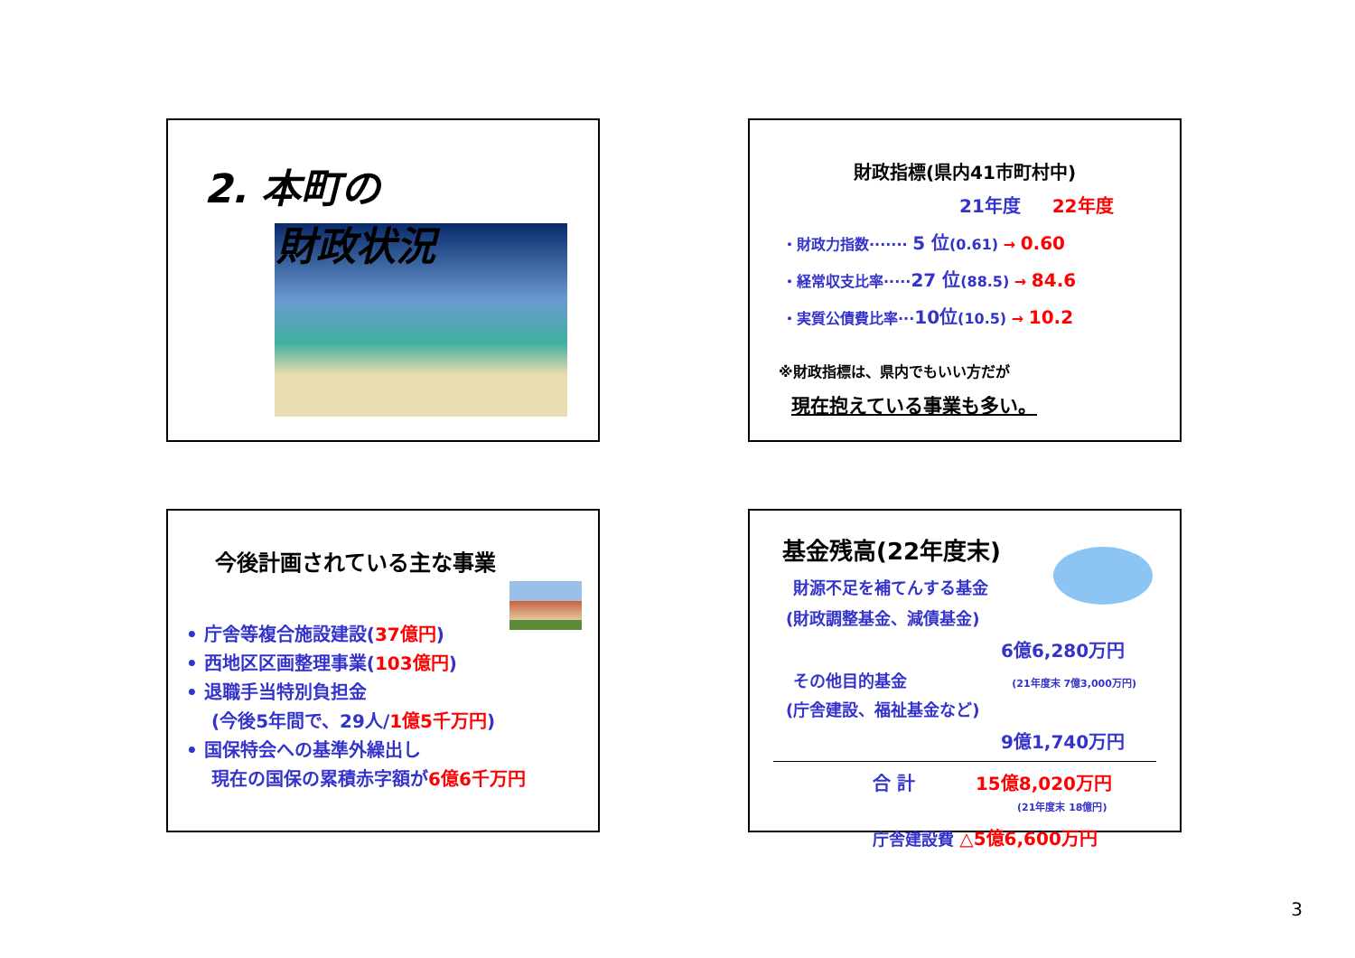2. 本町の
財政状況
財政指標(県内41市町村中)
21年度 22年度
・財政力指数······· 5 位(0.61) → 0.60
・経常収支比率·····27 位(88.5) → 84.6
・実質公債費比率···10位(10.5) → 10.2
※財政指標は、県内でもいい方だが
現在抱えている事業も多い。
今後計画されている主な事業
• 庁舎等複合施設建設(37億円)
• 西地区区画整理事業(103億円)
• 退職手当特別負担金
(今後5年間で、29人/1億5千万円)
• 国保特会への基準外繰出し
現在の国保の累積赤字額が6億6千万円
基金残高(22年度末)
財源不足を補てんする基金
(財政調整基金、減債基金)
6億6,280万円
その他目的基金 (21年度末 7億3,000万円)
(庁舎建設、福祉基金など)
9億1,740万円
合 計 15億8,020万円
(21年度末 18億円)
庁舎建設費 △5億6,600万円
3